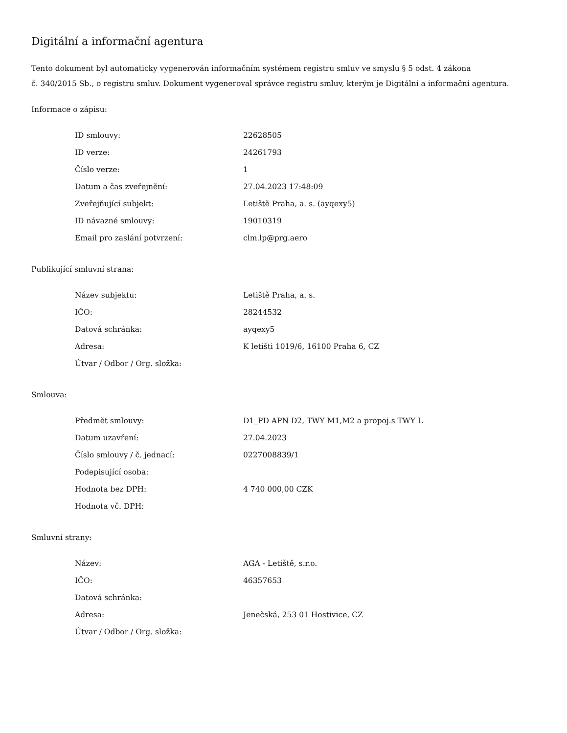Digitální a informační agentura
Tento dokument byl automaticky vygenerován informačním systémem registru smluv ve smyslu § 5 odst. 4 zákona
č. 340/2015 Sb., o registru smluv. Dokument vygeneroval správce registru smluv, kterým je Digitální a informační agentura.
Informace o zápisu:
| ID smlouvy: | 22628505 |
| ID verze: | 24261793 |
| Číslo verze: | 1 |
| Datum a čas zveřejnění: | 27.04.2023 17:48:09 |
| Zveřejňující subjekt: | Letiště Praha, a. s. (ayqexy5) |
| ID návazné smlouvy: | 19010319 |
| Email pro zaslání potvrzení: | clm.lp@prg.aero |
Publikující smluvní strana:
| Název subjektu: | Letiště Praha, a. s. |
| IČO: | 28244532 |
| Datová schránka: | ayqexy5 |
| Adresa: | K letišti 1019/6, 16100 Praha 6, CZ |
| Útvar / Odbor / Org. složka: | |
Smlouva:
| Předmět smlouvy: | D1_PD APN D2, TWY M1,M2 a propoj.s TWY L |
| Datum uzavření: | 27.04.2023 |
| Číslo smlouvy / č. jednací: | 0227008839/1 |
| Podepisující osoba: | |
| Hodnota bez DPH: | 4 740 000,00 CZK |
| Hodnota vč. DPH: | |
Smluvní strany:
| Název: | AGA - Letiště, s.r.o. |
| IČO: | 46357653 |
| Datová schránka: | |
| Adresa: | Jenečská, 253 01 Hostivice, CZ |
| Útvar / Odbor / Org. složka: | |